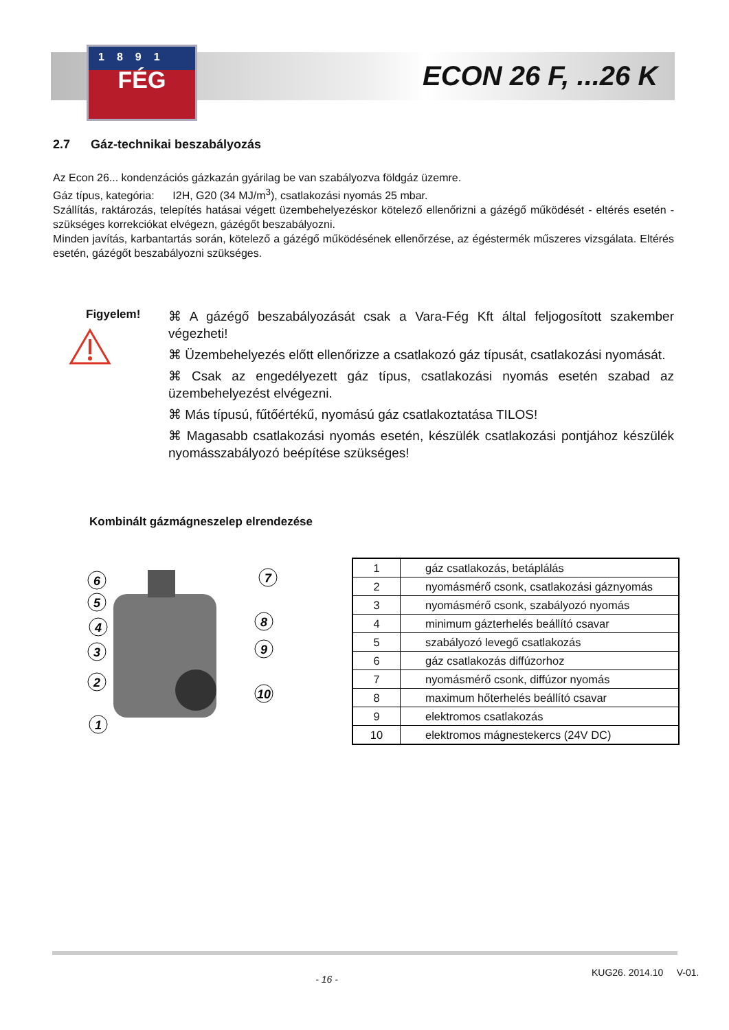1891
FÉG
ECON 26 F, ...26 K
2.7 Gáz-technikai beszabályozás
Az Econ 26... kondenzációs gázkazán gyárilag be van szabályozva földgáz üzemre.
Gáz típus, kategória: I2H, G20 (34 MJ/m<sup>3</sup>), csatlakozási nyomás 25 mbar.
Szállítás, raktározás, telepítés hatásai végett üzembehelyezéskor kötelező ellenőrizni a gázégő működését - eltérés esetén - szükséges korrekciókat elvégezn, gázégőt beszabályozni.
Minden javítás, karbantartás során, kötelező a gázégő működésének ellenőrzése, az égéstermék műszeres vizsgálata. Eltérés esetén, gázégőt beszabályozni szükséges.
Figyelem!
⌘ A gázégő beszabályozását csak a Vara-Fég Kft által feljogosított szakember végezheti!
⌘ Üzembehelyezés előtt ellenőrizze a csatlakozó gáz típusát, csatlakozási nyomását.
⌘ Csak az engedélyezett gáz típus, csatlakozási nyomás esetén szabad az üzembehelyezést elvégezni.
⌘ Más típusú, fűtőértékű, nyomású gáz csatlakoztatása TILOS!
⌘ Magasabb csatlakozási nyomás esetén, készülék csatlakozási pontjához készülék nyomásszabályozó beépítése szükséges!
Kombinált gázmágneszelep elrendezése
6
5
4
3
2
1
7
8
9
10
| 1 | gáz csatlakozás, betáplálás |
| 2 | nyomásmérő csonk, csatlakozási gáznyomás |
| 3 | nyomásmérő csonk, szabályozó nyomás |
| 4 | minimum gázterhelés beállító csavar |
| 5 | szabályozó levegő csatlakozás |
| 6 | gáz csatlakozás diffúzorhoz |
| 7 | nyomásmérő csonk, diffúzor nyomás |
| 8 | maximum hőterhelés beállító csavar |
| 9 | elektromos csatlakozás |
| 10 | elektromos mágnestekercs (24V DC) |
- 16 -
KUG26. 2014.10 V-01.